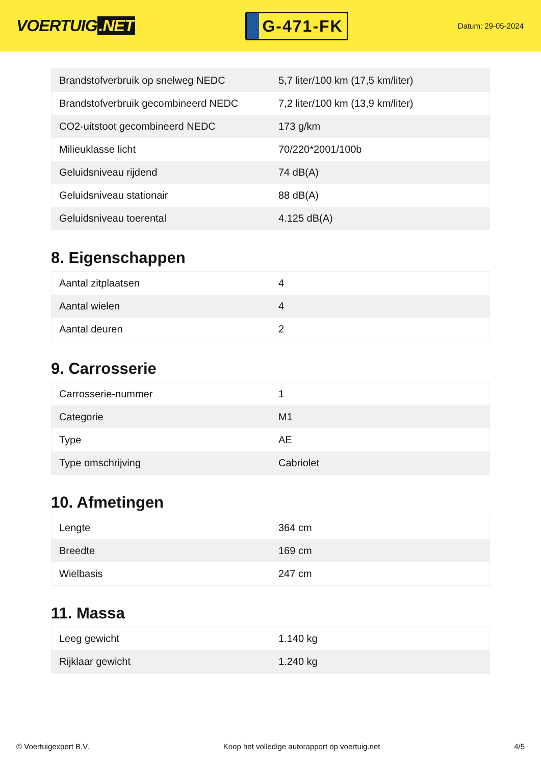VOERTUIG.NET
G-471-FK
Datum: 29-05-2024
| Brandstofverbruik op snelweg NEDC | 5,7 liter/100 km (17,5 km/liter) |
| Brandstofverbruik gecombineerd NEDC | 7,2 liter/100 km (13,9 km/liter) |
| CO2-uitstoot gecombineerd NEDC | 173 g/km |
| Milieuklasse licht | 70/220*2001/100b |
| Geluidsniveau rijdend | 74 dB(A) |
| Geluidsniveau stationair | 88 dB(A) |
| Geluidsniveau toerental | 4.125 dB(A) |
8. Eigenschappen
| Aantal zitplaatsen | 4 |
| Aantal wielen | 4 |
| Aantal deuren | 2 |
9. Carrosserie
| Carrosserie-nummer | 1 |
| Categorie | M1 |
| Type | AE |
| Type omschrijving | Cabriolet |
10. Afmetingen
| Lengte | 364 cm |
| Breedte | 169 cm |
| Wielbasis | 247 cm |
11. Massa
| Leeg gewicht | 1.140 kg |
| Rijklaar gewicht | 1.240 kg |
© Voertuigexpert B.V. Koop het volledige autorapport op voertuig.net 4/5